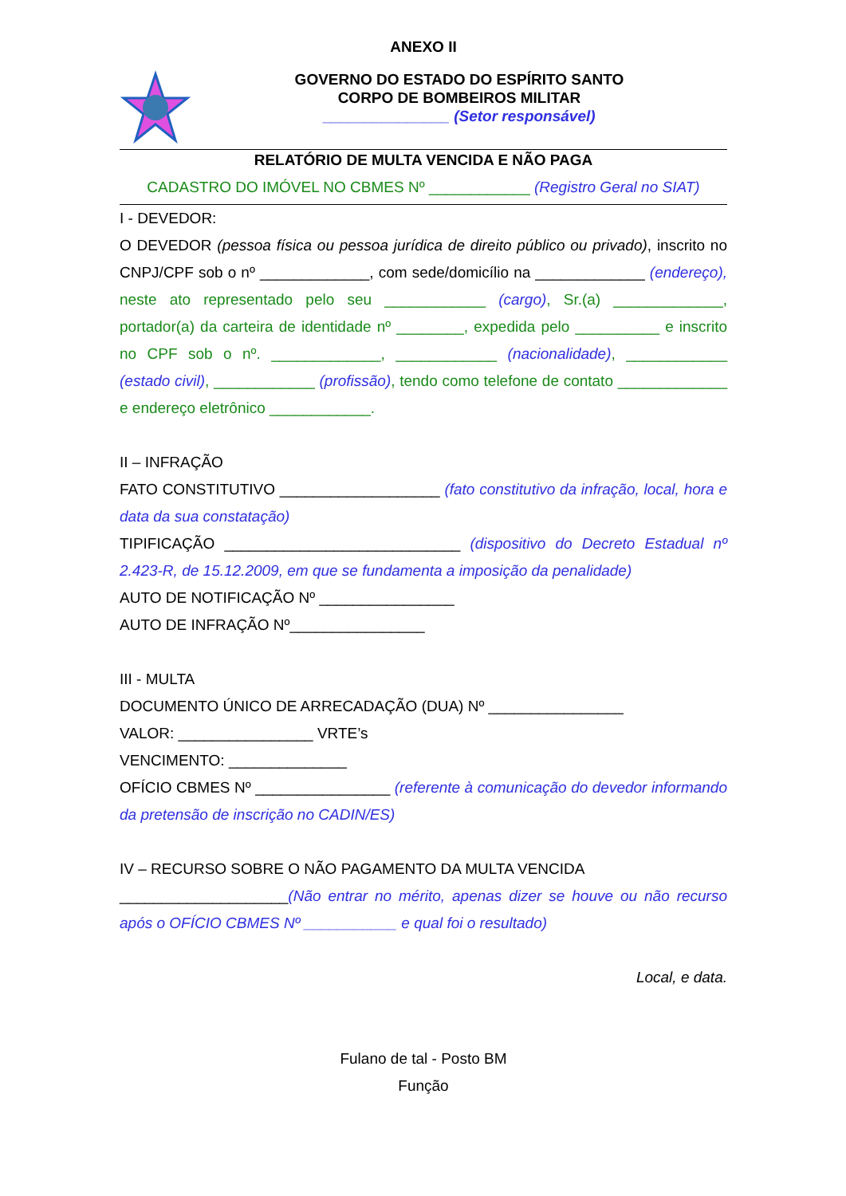ANEXO II
GOVERNO DO ESTADO DO ESPÍRITO SANTO
CORPO DE BOMBEIROS MILITAR
_______________ (Setor responsável)
RELATÓRIO DE MULTA VENCIDA E NÃO PAGA
CADASTRO DO IMÓVEL NO CBMES Nº ____________ (Registro Geral no SIAT)
I - DEVEDOR:
O DEVEDOR (pessoa física ou pessoa jurídica de direito público ou privado), inscrito no CNPJ/CPF sob o nº _____________, com sede/domicílio na _____________ (endereço), neste ato representado pelo seu ____________ (cargo), Sr.(a) _____________, portador(a) da carteira de identidade nº ________, expedida pelo __________ e inscrito no CPF sob o nº. _____________, ____________ (nacionalidade), ____________ (estado civil), ____________ (profissão), tendo como telefone de contato _____________ e endereço eletrônico ____________.
II – INFRAÇÃO
FATO CONSTITUTIVO ___________________ (fato constitutivo da infração, local, hora e data da sua constatação)
TIPIFICAÇÃO ____________________________ (dispositivo do Decreto Estadual nº 2.423-R, de 15.12.2009, em que se fundamenta a imposição da penalidade)
AUTO DE NOTIFICAÇÃO Nº ________________
AUTO DE INFRAÇÃO Nº________________
III - MULTA
DOCUMENTO ÚNICO DE ARRECADAÇÃO (DUA) Nº ________________
VALOR: ________________ VRTE’s
VENCIMENTO: ______________
OFÍCIO CBMES Nº ________________ (referente à comunicação do devedor informando da pretensão de inscrição no CADIN/ES)
IV – RECURSO SOBRE O NÃO PAGAMENTO DA MULTA VENCIDA
____________________(Não entrar no mérito, apenas dizer se houve ou não recurso após o OFÍCIO CBMES Nº ___________ e qual foi o resultado)
Local, e data.
Fulano de tal - Posto BM
Função